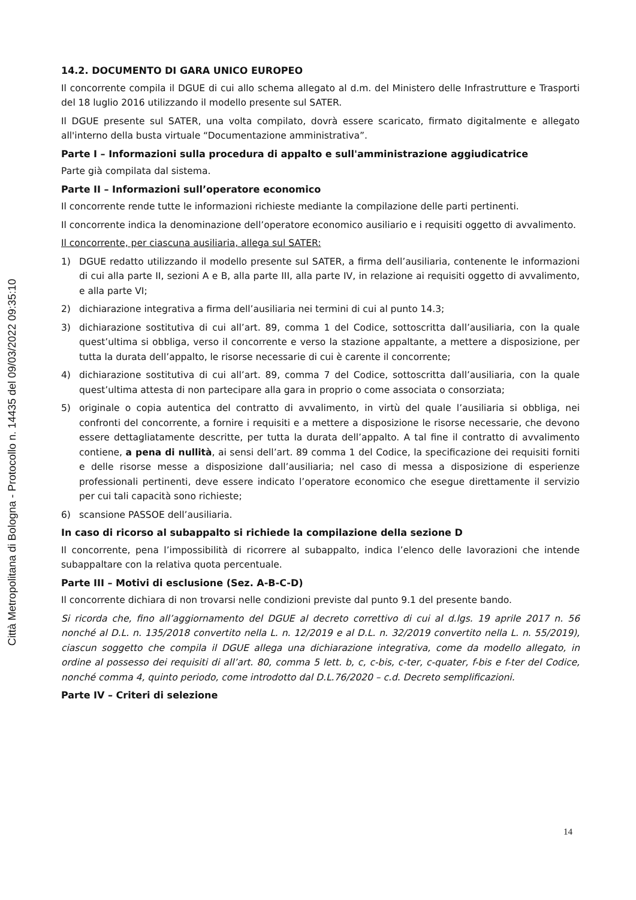Città Metropolitana di Bologna - Protocollo n. 14435 del 09/03/2022 09:35:10
14.2. DOCUMENTO DI GARA UNICO EUROPEO
Il concorrente compila il DGUE di cui allo schema allegato al d.m. del Ministero delle Infrastrutture e Trasporti del 18 luglio 2016 utilizzando il modello presente sul SATER.
Il DGUE presente sul SATER, una volta compilato, dovrà essere scaricato, firmato digitalmente e allegato all'interno della busta virtuale “Documentazione amministrativa”.
Parte I – Informazioni sulla procedura di appalto e sull'amministrazione aggiudicatrice
Parte già compilata dal sistema.
Parte II – Informazioni sull’operatore economico
Il concorrente rende tutte le informazioni richieste mediante la compilazione delle parti pertinenti.
Il concorrente indica la denominazione dell’operatore economico ausiliario e i requisiti oggetto di avvalimento.
Il concorrente, per ciascuna ausiliaria, allega sul SATER:
1) DGUE redatto utilizzando il modello presente sul SATER, a firma dell’ausiliaria, contenente le informazioni di cui alla parte II, sezioni A e B, alla parte III, alla parte IV, in relazione ai requisiti oggetto di avvalimento, e alla parte VI;
2) dichiarazione integrativa a firma dell’ausiliaria nei termini di cui al punto 14.3;
3) dichiarazione sostitutiva di cui all’art. 89, comma 1 del Codice, sottoscritta dall’ausiliaria, con la quale quest’ultima si obbliga, verso il concorrente e verso la stazione appaltante, a mettere a disposizione, per tutta la durata dell’appalto, le risorse necessarie di cui è carente il concorrente;
4) dichiarazione sostitutiva di cui all’art. 89, comma 7 del Codice, sottoscritta dall’ausiliaria, con la quale quest’ultima attesta di non partecipare alla gara in proprio o come associata o consorziata;
5) originale o copia autentica del contratto di avvalimento, in virtù del quale l’ausiliaria si obbliga, nei confronti del concorrente, a fornire i requisiti e a mettere a disposizione le risorse necessarie, che devono essere dettagliatamente descritte, per tutta la durata dell’appalto. A tal fine il contratto di avvalimento contiene, a pena di nullità, ai sensi dell’art. 89 comma 1 del Codice, la specificazione dei requisiti forniti e delle risorse messe a disposizione dall’ausiliaria; nel caso di messa a disposizione di esperienze professionali pertinenti, deve essere indicato l’operatore economico che esegue direttamente il servizio per cui tali capacità sono richieste;
6) scansione PASSOE dell’ausiliaria.
In caso di ricorso al subappalto si richiede la compilazione della sezione D
Il concorrente, pena l’impossibilità di ricorrere al subappalto, indica l’elenco delle lavorazioni che intende subappaltare con la relativa quota percentuale.
Parte III – Motivi di esclusione (Sez. A-B-C-D)
Il concorrente dichiara di non trovarsi nelle condizioni previste dal punto 9.1 del presente bando.
Si ricorda che, fino all’aggiornamento del DGUE al decreto correttivo di cui al d.lgs. 19 aprile 2017 n. 56 nonché al D.L. n. 135/2018 convertito nella L. n. 12/2019 e al D.L. n. 32/2019 convertito nella L. n. 55/2019), ciascun soggetto che compila il DGUE allega una dichiarazione integrativa, come da modello allegato, in ordine al possesso dei requisiti di all’art. 80, comma 5 lett. b, c, c-bis, c-ter, c-quater, f-bis e f-ter del Codice, nonché comma 4, quinto periodo, come introdotto dal D.L.76/2020 – c.d. Decreto semplificazioni.
Parte IV – Criteri di selezione
14